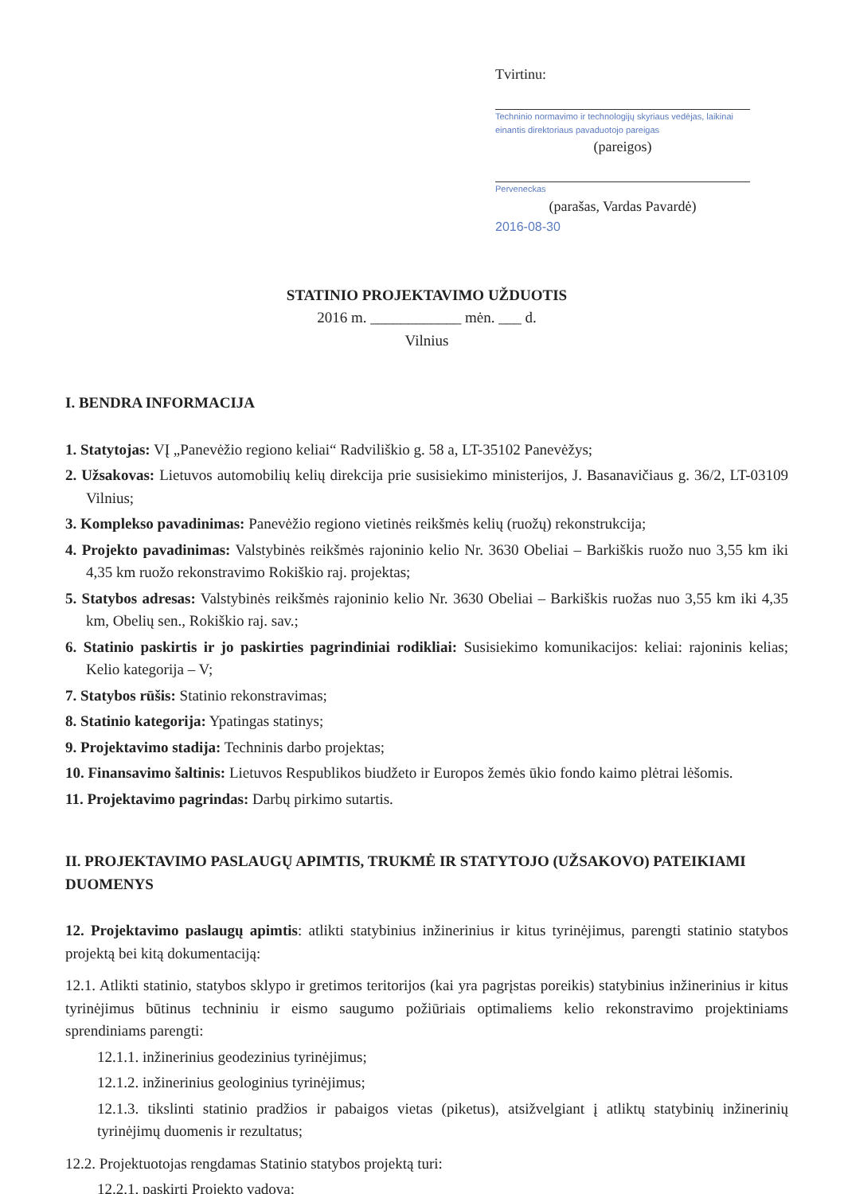Tvirtinu:
Techninio normavimo ir technologijų skyriaus vedėjas, laikinai einantis direktoriaus pavaduotojo pareigas
(pareigos)
Perveneckas
(parašas, Vardas Pavardė)
2016-08-30
STATINIO PROJEKTAVIMO UŽDUOTIS
2016 m. ____________ mėn. ___ d.
Vilnius
I. BENDRA INFORMACIJA
1. Statytojas: VĮ „Panevėžio regiono keliai“ Radviliškio g. 58 a, LT-35102 Panevėžys;
2. Užsakovas: Lietuvos automobilių kelių direkcija prie susisiekimo ministerijos, J. Basanavičiaus g. 36/2, LT-03109 Vilnius;
3. Komplekso pavadinimas: Panevėžio regiono vietinės reikšmės kelių (ruožų) rekonstrukcija;
4. Projekto pavadinimas: Valstybinės reikšmės rajoninio kelio Nr. 3630 Obeliai – Barkiškis ruožo nuo 3,55 km iki 4,35 km ruožo rekonstravimo Rokiškio raj. projektas;
5. Statybos adresas: Valstybinės reikšmės rajoninio kelio Nr. 3630 Obeliai – Barkiškis ruožas nuo 3,55 km iki 4,35 km, Obelių sen., Rokiškio raj. sav.;
6. Statinio paskirtis ir jo paskirties pagrindiniai rodikliai: Susisiekimo komunikacijos: keliai: rajoninis kelias; Kelio kategorija – V;
7. Statybos rūšis: Statinio rekonstravimas;
8. Statinio kategorija: Ypatingas statinys;
9. Projektavimo stadija: Techninis darbo projektas;
10. Finansavimo šaltinis: Lietuvos Respublikos biudžeto ir Europos žemės ūkio fondo kaimo plėtrai lėšomis.
11. Projektavimo pagrindas: Darbų pirkimo sutartis.
II. PROJEKTAVIMO PASLAUGŲ APIMTIS, TRUKMĖ IR STATYTOJO (UŽSAKOVO) PATEIKIAMI DUOMENYS
12. Projektavimo paslaugų apimtis: atlikti statybinius inžinerinius ir kitus tyrinėjimus, parengti statinio statybos projektą bei kitą dokumentaciją:
12.1. Atlikti statinio, statybos sklypo ir gretimos teritorijos (kai yra pagrįstas poreikis) statybinius inžinerinius ir kitus tyrinėjimus būtinus techniniu ir eismo saugumo požiūriais optimaliems kelio rekonstravimo projektiniams sprendiniams parengti:
12.1.1. inžinerinius geodezinius tyrinėjimus;
12.1.2. inžinerinius geologinius tyrinėjimus;
12.1.3. tikslinti statinio pradžios ir pabaigos vietas (piketus), atsižvelgiant į atliktų statybinių inžinerinių tyrinėjimų duomenis ir rezultatus;
12.2. Projektuotojas rengdamas Statinio statybos projektą turi:
12.2.1. paskirti Projekto vadovą;